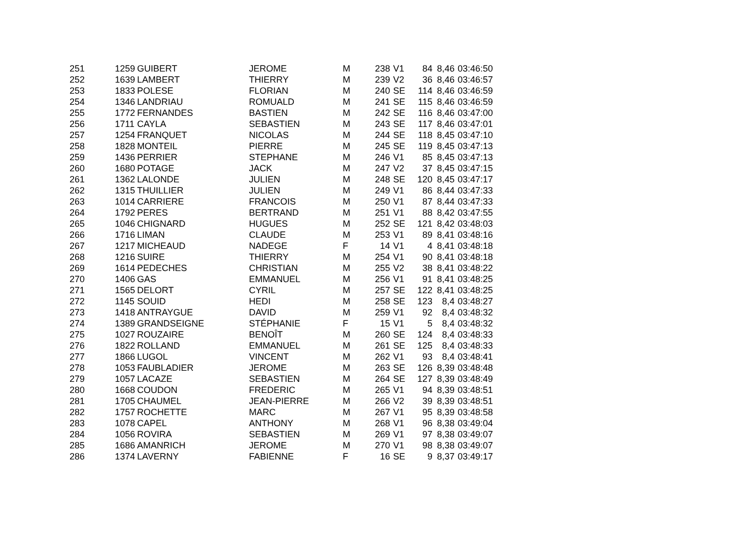| 251 | 1259 | GUIBERT | JEROME | M | 238 | V1 | 84 | 8,46 | 03:46:50 |
| 252 | 1639 | LAMBERT | THIERRY | M | 239 | V2 | 36 | 8,46 | 03:46:57 |
| 253 | 1833 | POLESE | FLORIAN | M | 240 | SE | 114 | 8,46 | 03:46:59 |
| 254 | 1346 | LANDRIAU | ROMUALD | M | 241 | SE | 115 | 8,46 | 03:46:59 |
| 255 | 1772 | FERNANDES | BASTIEN | M | 242 | SE | 116 | 8,46 | 03:47:00 |
| 256 | 1711 | CAYLA | SEBASTIEN | M | 243 | SE | 117 | 8,46 | 03:47:01 |
| 257 | 1254 | FRANQUET | NICOLAS | M | 244 | SE | 118 | 8,45 | 03:47:10 |
| 258 | 1828 | MONTEIL | PIERRE | M | 245 | SE | 119 | 8,45 | 03:47:13 |
| 259 | 1436 | PERRIER | STEPHANE | M | 246 | V1 | 85 | 8,45 | 03:47:13 |
| 260 | 1680 | POTAGE | JACK | M | 247 | V2 | 37 | 8,45 | 03:47:15 |
| 261 | 1362 | LALONDE | JULIEN | M | 248 | SE | 120 | 8,45 | 03:47:17 |
| 262 | 1315 | THUILLIER | JULIEN | M | 249 | V1 | 86 | 8,44 | 03:47:33 |
| 263 | 1014 | CARRIERE | FRANCOIS | M | 250 | V1 | 87 | 8,44 | 03:47:33 |
| 264 | 1792 | PERES | BERTRAND | M | 251 | V1 | 88 | 8,42 | 03:47:55 |
| 265 | 1046 | CHIGNARD | HUGUES | M | 252 | SE | 121 | 8,42 | 03:48:03 |
| 266 | 1716 | LIMAN | CLAUDE | M | 253 | V1 | 89 | 8,41 | 03:48:16 |
| 267 | 1217 | MICHEAUD | NADEGE | F | 14 | V1 | 4 | 8,41 | 03:48:18 |
| 268 | 1216 | SUIRE | THIERRY | M | 254 | V1 | 90 | 8,41 | 03:48:18 |
| 269 | 1614 | PEDECHES | CHRISTIAN | M | 255 | V2 | 38 | 8,41 | 03:48:22 |
| 270 | 1406 | GAS | EMMANUEL | M | 256 | V1 | 91 | 8,41 | 03:48:25 |
| 271 | 1565 | DELORT | CYRIL | M | 257 | SE | 122 | 8,41 | 03:48:25 |
| 272 | 1145 | SOUID | HEDI | M | 258 | SE | 123 | 8,4 | 03:48:27 |
| 273 | 1418 | ANTRAYGUE | DAVID | M | 259 | V1 | 92 | 8,4 | 03:48:32 |
| 274 | 1389 | GRANDSEIGNE | STÉPHANIE | F | 15 | V1 | 5 | 8,4 | 03:48:32 |
| 275 | 1027 | ROUZAIRE | BENOÎT | M | 260 | SE | 124 | 8,4 | 03:48:33 |
| 276 | 1822 | ROLLAND | EMMANUEL | M | 261 | SE | 125 | 8,4 | 03:48:33 |
| 277 | 1866 | LUGOL | VINCENT | M | 262 | V1 | 93 | 8,4 | 03:48:41 |
| 278 | 1053 | FAUBLADIER | JEROME | M | 263 | SE | 126 | 8,39 | 03:48:48 |
| 279 | 1057 | LACAZE | SEBASTIEN | M | 264 | SE | 127 | 8,39 | 03:48:49 |
| 280 | 1668 | COUDON | FREDERIC | M | 265 | V1 | 94 | 8,39 | 03:48:51 |
| 281 | 1705 | CHAUMEL | JEAN-PIERRE | M | 266 | V2 | 39 | 8,39 | 03:48:51 |
| 282 | 1757 | ROCHETTE | MARC | M | 267 | V1 | 95 | 8,39 | 03:48:58 |
| 283 | 1078 | CAPEL | ANTHONY | M | 268 | V1 | 96 | 8,38 | 03:49:04 |
| 284 | 1056 | ROVIRA | SEBASTIEN | M | 269 | V1 | 97 | 8,38 | 03:49:07 |
| 285 | 1686 | AMANRICH | JEROME | M | 270 | V1 | 98 | 8,38 | 03:49:07 |
| 286 | 1374 | LAVERNY | FABIENNE | F | 16 | SE | 9 | 8,37 | 03:49:17 |